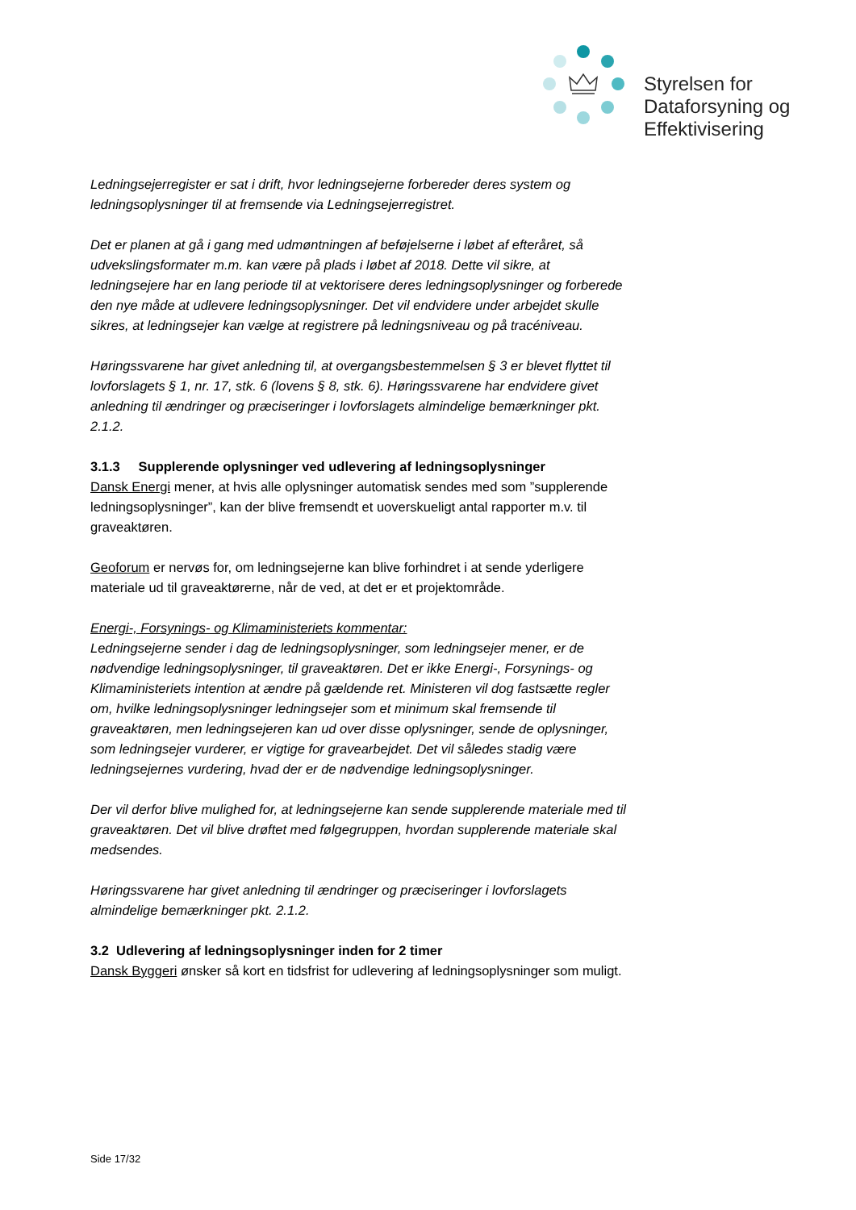Styrelsen for
Dataforsyning og
Effektivisering
Ledningsejerregister er sat i drift, hvor ledningsejerne forbereder deres system og ledningsoplysninger til at fremsende via Ledningsejerregistret.
Det er planen at gå i gang med udmøntningen af beføjelserne i løbet af efteråret, så udvekslingsformater m.m. kan være på plads i løbet af 2018. Dette vil sikre, at ledningsejere har en lang periode til at vektorisere deres ledningsoplysninger og forberede den nye måde at udlevere ledningsoplysninger. Det vil endvidere under arbejdet skulle sikres, at ledningsejer kan vælge at registrere på ledningsniveau og på tracéniveau.
Høringssvarene har givet anledning til, at overgangsbestemmelsen § 3 er blevet flyttet til lovforslagets § 1, nr. 17, stk. 6 (lovens § 8, stk. 6). Høringssvarene har endvidere givet anledning til ændringer og præciseringer i lovforslagets almindelige bemærkninger pkt. 2.1.2.
3.1.3 Supplerende oplysninger ved udlevering af ledningsoplysninger
Dansk Energi mener, at hvis alle oplysninger automatisk sendes med som ”supplerende ledningsoplysninger”, kan der blive fremsendt et uoverskueligt antal rapporter m.v. til graveaktøren.
Geoforum er nervøs for, om ledningsejerne kan blive forhindret i at sende yderligere materiale ud til graveaktørerne, når de ved, at det er et projektområde.
Energi-, Forsynings- og Klimaministeriets kommentar:
Ledningsejerne sender i dag de ledningsoplysninger, som ledningsejer mener, er de nødvendige ledningsoplysninger, til graveaktøren. Det er ikke Energi-, Forsynings- og Klimaministeriets intention at ændre på gældende ret. Ministeren vil dog fastsætte regler om, hvilke ledningsoplysninger ledningsejer som et minimum skal fremsende til graveaktøren, men ledningsejeren kan ud over disse oplysninger, sende de oplysninger, som ledningsejer vurderer, er vigtige for gravearbejdet. Det vil således stadig være ledningsejernes vurdering, hvad der er de nødvendige ledningsoplysninger.
Der vil derfor blive mulighed for, at ledningsejerne kan sende supplerende materiale med til graveaktøren. Det vil blive drøftet med følgegruppen, hvordan supplerende materiale skal medsendes.
Høringssvarene har givet anledning til ændringer og præciseringer i lovforslagets almindelige bemærkninger pkt. 2.1.2.
3.2 Udlevering af ledningsoplysninger inden for 2 timer
Dansk Byggeri ønsker så kort en tidsfrist for udlevering af ledningsoplysninger som muligt.
Side 17/32